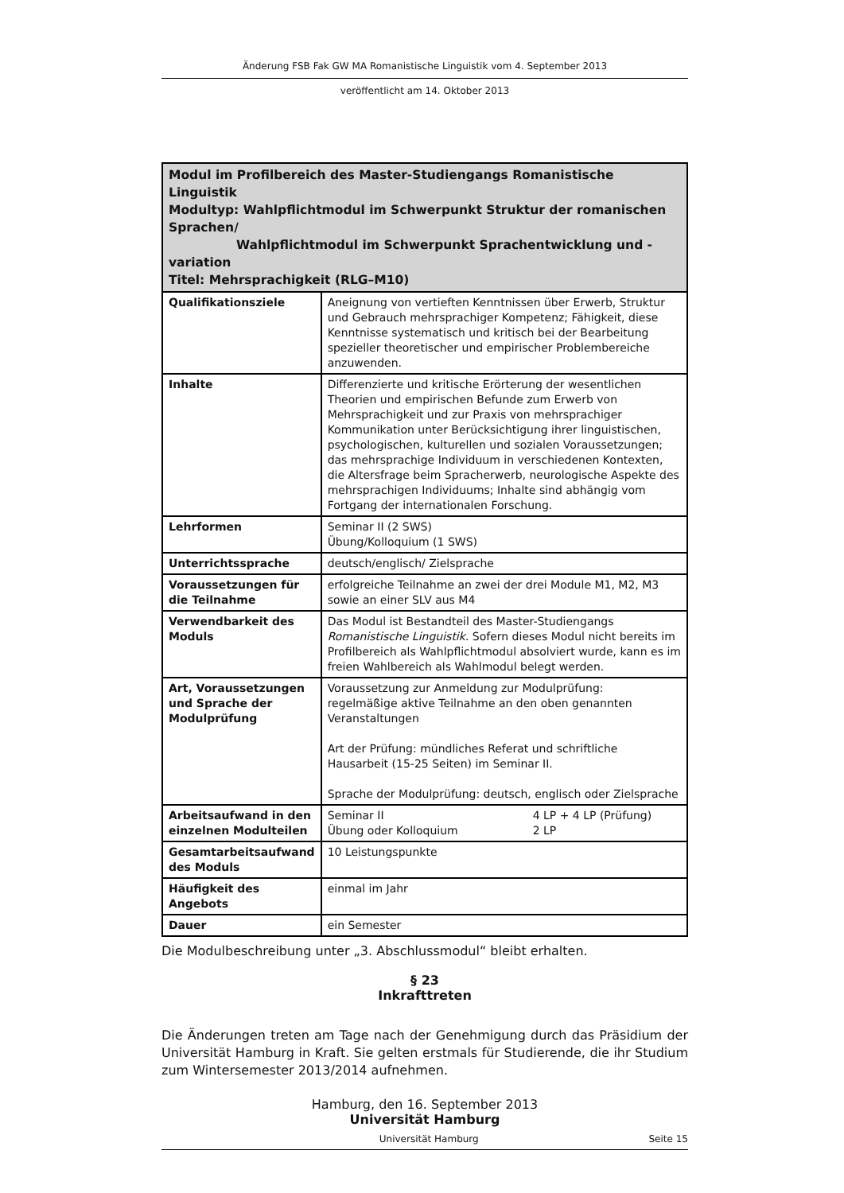Änderung FSB Fak GW MA Romanistische Linguistik vom 4. September 2013
veröffentlicht am 14. Oktober 2013
| Modul im Profilbereich des Master-Studiengangs Romanistische Linguistik Modultyp: Wahlpflichtmodul im Schwerpunkt Struktur der romanischen Sprachen/ Wahlpflichtmodul im Schwerpunkt Sprachentwicklung und -variation Titel: Mehrsprachigkeit (RLG–M10) | |
| Qualifikationsziele | Aneignung von vertieften Kenntnissen über Erwerb, Struktur und Gebrauch mehrsprachiger Kompetenz; Fähigkeit, diese Kenntnisse systematisch und kritisch bei der Bearbeitung spezieller theoretischer und empirischer Problembereiche anzuwenden. |
| Inhalte | Differenzierte und kritische Erörterung der wesentlichen Theorien und empirischen Befunde zum Erwerb von Mehrsprachigkeit und zur Praxis von mehrsprachiger Kommunikation unter Berücksichtigung ihrer linguistischen, psychologischen, kulturellen und sozialen Voraussetzungen; das mehrsprachige Individuum in verschiedenen Kontexten, die Altersfrage beim Spracherwerb, neurologische Aspekte des mehrsprachigen Individuums; Inhalte sind abhängig vom Fortgang der internationalen Forschung. |
| Lehrformen | Seminar II (2 SWS) Übung/Kolloquium (1 SWS) |
| Unterrichtssprache | deutsch/englisch/ Zielsprache |
| Voraussetzungen für die Teilnahme | erfolgreiche Teilnahme an zwei der drei Module M1, M2, M3 sowie an einer SLV aus M4 |
| Verwendbarkeit des Moduls | Das Modul ist Bestandteil des Master-Studiengangs Romanistische Linguistik . Sofern dieses Modul nicht bereits im Profilbereich als Wahlpflichtmodul absolviert wurde, kann es im freien Wahlbereich als Wahlmodul belegt werden. |
| Art, Voraussetzungen und Sprache der Modulprüfung | Voraussetzung zur Anmeldung zur Modulprüfung: regelmäßige aktive Teilnahme an den oben genannten Veranstaltungen Art der Prüfung: mündliches Referat und schriftliche Hausarbeit (15-25 Seiten) im Seminar II. Sprache der Modulprüfung: deutsch, englisch oder Zielsprache |
| Arbeitsaufwand in den einzelnen Modulteilen | Seminar II 4 LP + 4 LP (Prüfung) Übung oder Kolloquium 2 LP |
| Gesamtarbeitsaufwand des Moduls | 10 Leistungspunkte |
| Häufigkeit des Angebots | einmal im Jahr |
| Dauer | ein Semester |
Die Modulbeschreibung unter „3. Abschlussmodul“ bleibt erhalten.
§ 23
Inkrafttreten
Die Änderungen treten am Tage nach der Genehmigung durch das Präsidium der Universität Hamburg in Kraft. Sie gelten erstmals für Studierende, die ihr Studium zum Wintersemester 2013/2014 aufnehmen.
Hamburg, den 16. September 2013
Universität Hamburg
Universität Hamburg Seite 15